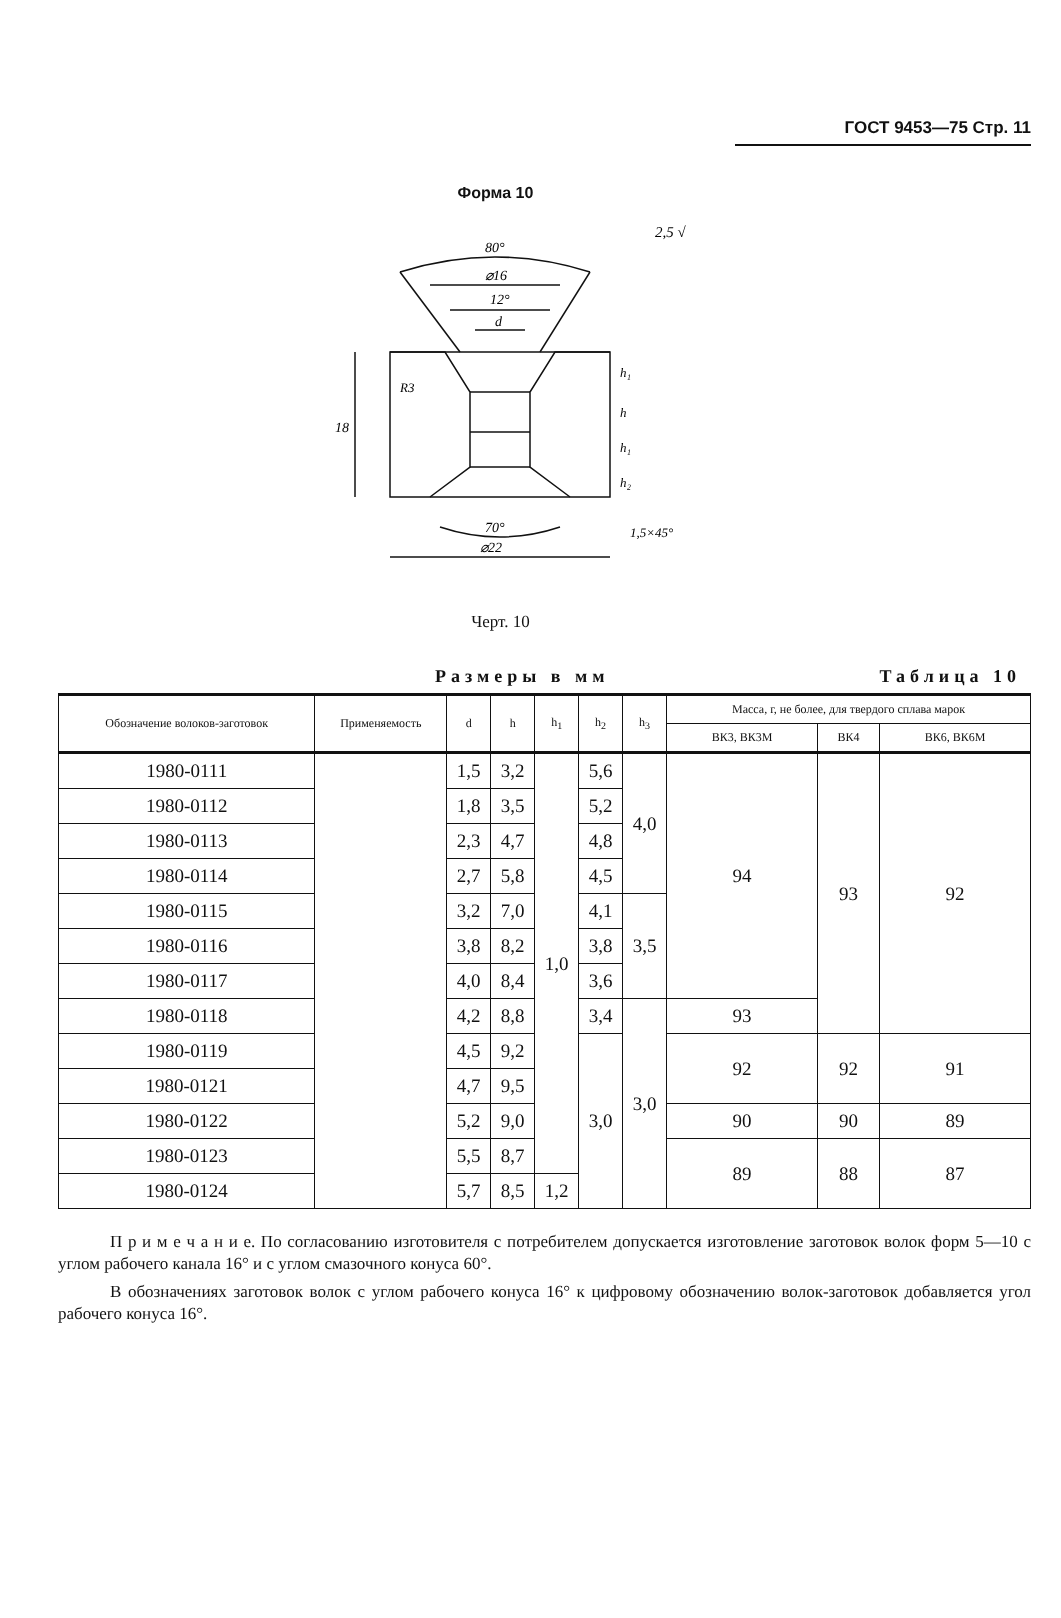ГОСТ 9453—75 Стр. 11
Форма 10
80°
⌀16
12°
d
18
h₁
h
h₁
h₂
70°
⌀22
1,5×45°
R3
2,5 √
Черт. 10
Размеры в мм Таблица 10
| Обозначение волоков-заготовок | Применяемость | d | h | h<sub>1</sub> | h<sub>2</sub> | h<sub>3</sub> | Масса, г, не более, для твердого сплава марок | | |
| --- | --- | --- | --- | --- | --- | --- | --- | --- | --- |
| | | | | | | | ВК3, ВК3М | ВК4 | ВК6, ВК6М |
| 1980-0111 | | 1,5 | 3,2 | 1,0 | 5,6 | 4,0 | 94 | 93 | 92 |
| 1980-0112 | | 1,8 | 3,5 | | 5,2 | | | | |
| 1980-0113 | | 2,3 | 4,7 | | 4,8 | | | | |
| 1980-0114 | | 2,7 | 5,8 | | 4,5 | | | | |
| 1980-0115 | | 3,2 | 7,0 | | 4,1 | 3,5 | | | |
| 1980-0116 | | 3,8 | 8,2 | | 3,8 | | | | |
| 1980-0117 | | 4,0 | 8,4 | | 3,6 | | | | |
| 1980-0118 | | 4,2 | 8,8 | | 3,4 | 3,0 | 93 | | |
| 1980-0119 | | 4,5 | 9,2 | | 3,0 | | 92 | 92 | 91 |
| 1980-0121 | | 4,7 | 9,5 | | | | | | |
| 1980-0122 | | 5,2 | 9,0 | | | | 90 | 90 | 89 |
| 1980-0123 | | 5,5 | 8,7 | | | | 89 | 88 | 87 |
| 1980-0124 | | 5,7 | 8,5 | 1,2 | | | | | |
П р и м е ч а н и е. По согласованию изготовителя с потребителем допускается изготовление заготовок волок форм 5—10 с углом рабочего канала 16° и с углом смазочного конуса 60°.
В обозначениях заготовок волок с углом рабочего конуса 16° к цифровому обозначению волок-заготовок добавляется угол рабочего конуса 16°.